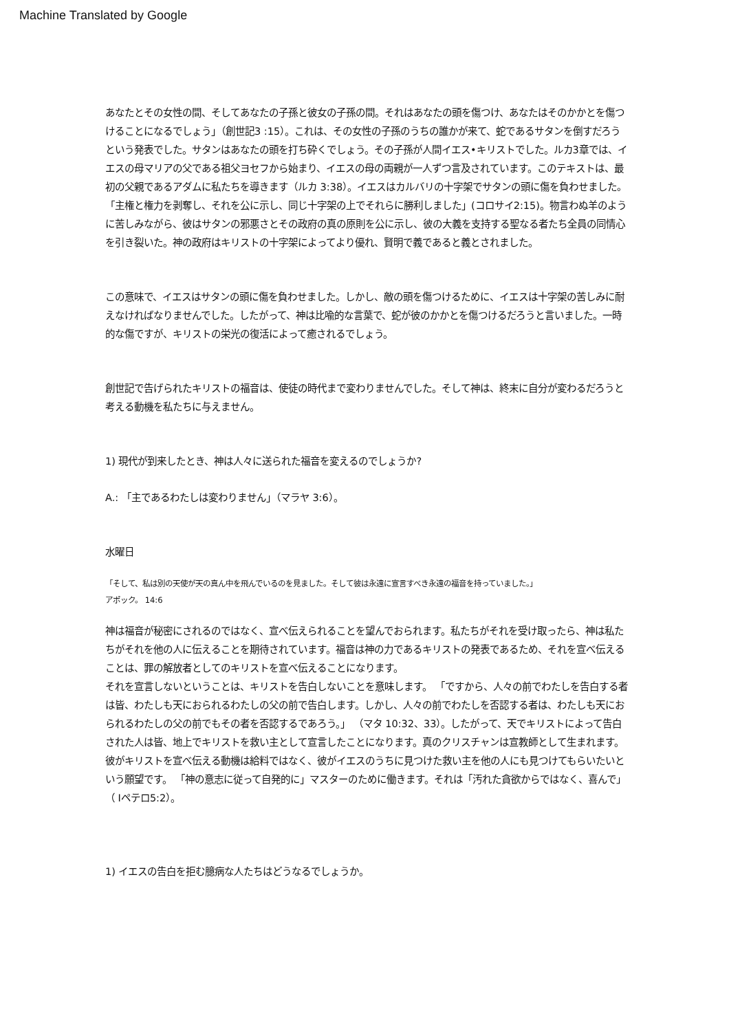Machine Translated by Google
あなたとその女性の間、そしてあなたの子孫と彼女の子孫の間。それはあなたの頭を傷つけ、あなたはそのかかとを傷つけることになるでしょう」（創世記3 :15）。これは、その女性の子孫のうちの誰かが来て、蛇であるサタンを倒すだろうという発表でした。サタンはあなたの頭を打ち砕くでしょう。その子孫が人間イエス•キリストでした。ルカ3章では、イエスの母マリアの父である祖父ヨセフから始まり、イエスの母の両親が一人ずつ言及されています。このテキストは、最初の父親であるアダムに私たちを導きます（ルカ 3:38）。イエスはカルバリの十字架でサタンの頭に傷を負わせました。「主権と権力を剥奪し、それを公に示し、同じ十字架の上でそれらに勝利しました」(コロサイ2:15)。物言わぬ羊のように苦しみながら、彼はサタンの邪悪さとその政府の真の原則を公に示し、彼の大義を支持する聖なる者たち全員の同情心を引き裂いた。神の政府はキリストの十字架によってより優れ、賢明で義であると義とされました。
この意味で、イエスはサタンの頭に傷を負わせました。しかし、敵の頭を傷つけるために、イエスは十字架の苦しみに耐えなければなりませんでした。したがって、神は比喩的な言葉で、蛇が彼のかかとを傷つけるだろうと言いました。一時的な傷ですが、キリストの栄光の復活によって癒されるでしょう。
創世記で告げられたキリストの福音は、使徒の時代まで変わりませんでした。そして神は、終末に自分が変わるだろうと考える動機を私たちに与えません。
1) 現代が到来したとき、神は人々に送られた福音を変えるのでしょうか?
A.: 「主であるわたしは変わりません」（マラヤ 3:6）。
水曜日
「そして、私は別の天使が天の真ん中を飛んでいるのを見ました。そして彼は永遠に宣言すべき永遠の福音を持っていました。」
アポック。 14:6
神は福音が秘密にされるのではなく、宣べ伝えられることを望んでおられます。私たちがそれを受け取ったら、神は私たちがそれを他の人に伝えることを期待されています。福音は神の力であるキリストの発表であるため、それを宣べ伝えることは、罪の解放者としてのキリストを宣べ伝えることになります。
それを宣言しないということは、キリストを告白しないことを意味します。 「ですから、人々の前でわたしを告白する者は皆、わたしも天におられるわたしの父の前で告白します。しかし、人々の前でわたしを否認する者は、わたしも天におられるわたしの父の前でもその者を否認するであろう。」 （マタ 10:32、33）。したがって、天でキリストによって告白された人は皆、地上でキリストを救い主として宣言したことになります。真のクリスチャンは宣教師として生まれます。彼がキリストを宣べ伝える動機は給料ではなく、彼がイエスのうちに見つけた救い主を他の人にも見つけてもらいたいという願望です。 「神の意志に従って自発的に」マスターのために働きます。それは「汚れた貪欲からではなく、喜んで」（ Iペテロ5:2）。
1) イエスの告白を拒む臆病な人たちはどうなるでしょうか。